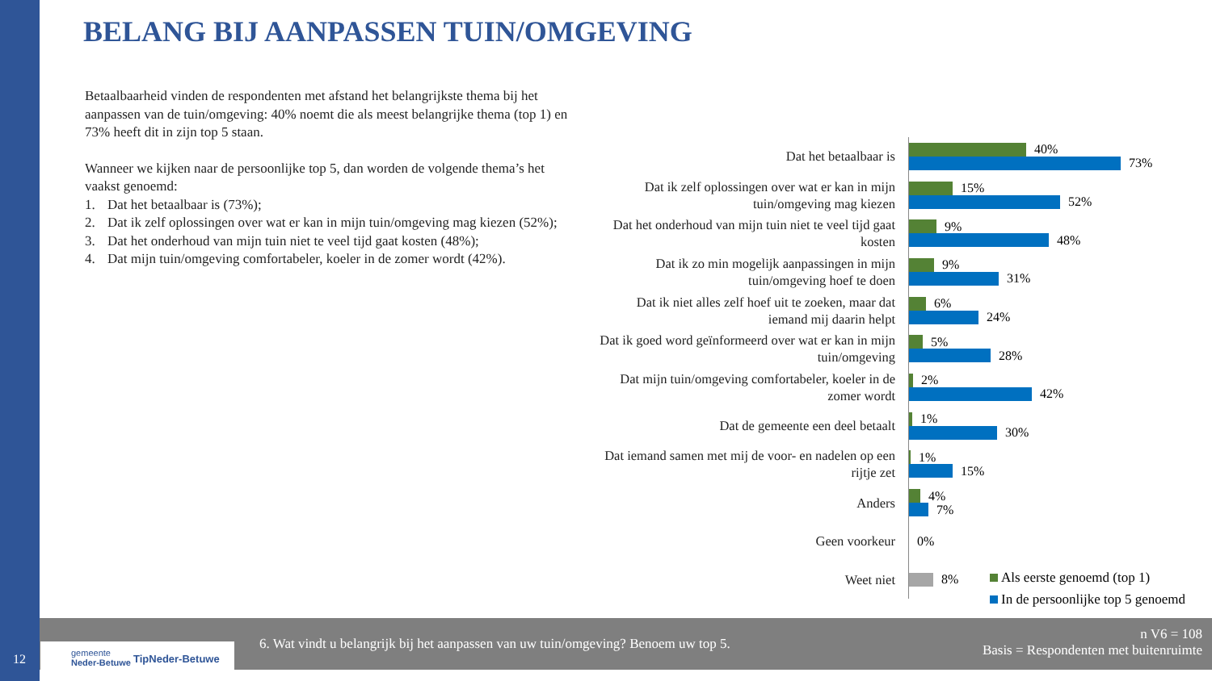BELANG BIJ AANPASSEN TUIN/OMGEVING
Betaalbaarheid vinden de respondenten met afstand het belangrijkste thema bij het aanpassen van de tuin/omgeving: 40% noemt die als meest belangrijke thema (top 1) en 73% heeft dit in zijn top 5 staan.
Wanneer we kijken naar de persoonlijke top 5, dan worden de volgende thema’s het vaakst genoemd:
1. Dat het betaalbaar is (73%);
2. Dat ik zelf oplossingen over wat er kan in mijn tuin/omgeving mag kiezen (52%);
3. Dat het onderhoud van mijn tuin niet te veel tijd gaat kosten (48%);
4. Dat mijn tuin/omgeving comfortabeler, koeler in de zomer wordt (42%).
Dat het betaalbaar is
40%
73%
Dat ik zelf oplossingen over wat er kan in mijn tuin/omgeving mag kiezen
15%
52%
Dat het onderhoud van mijn tuin niet te veel tijd gaat kosten
9%
48%
Dat ik zo min mogelijk aanpassingen in mijn tuin/omgeving hoef te doen
9%
31%
Dat ik niet alles zelf hoef uit te zoeken, maar dat iemand mij daarin helpt
6%
24%
Dat ik goed word geïnformeerd over wat er kan in mijn tuin/omgeving
5%
28%
Dat mijn tuin/omgeving comfortabeler, koeler in de zomer wordt
2%
42%
Dat de gemeente een deel betaalt
1%
30%
Dat iemand samen met mij de voor- en nadelen op een rijtje zet
1%
15%
Anders
4%
7%
Geen voorkeur
0%
Weet niet
8%
Als eerste genoemd (top 1)
In de persoonlijke top 5 genoemd
6. Wat vindt u belangrijk bij het aanpassen van uw tuin/omgeving? Benoem uw top 5.
n V6 = 108
Basis = Respondenten met buitenruimte
gemeente
Neder-Betuwe TipNeder-Betuwe
12